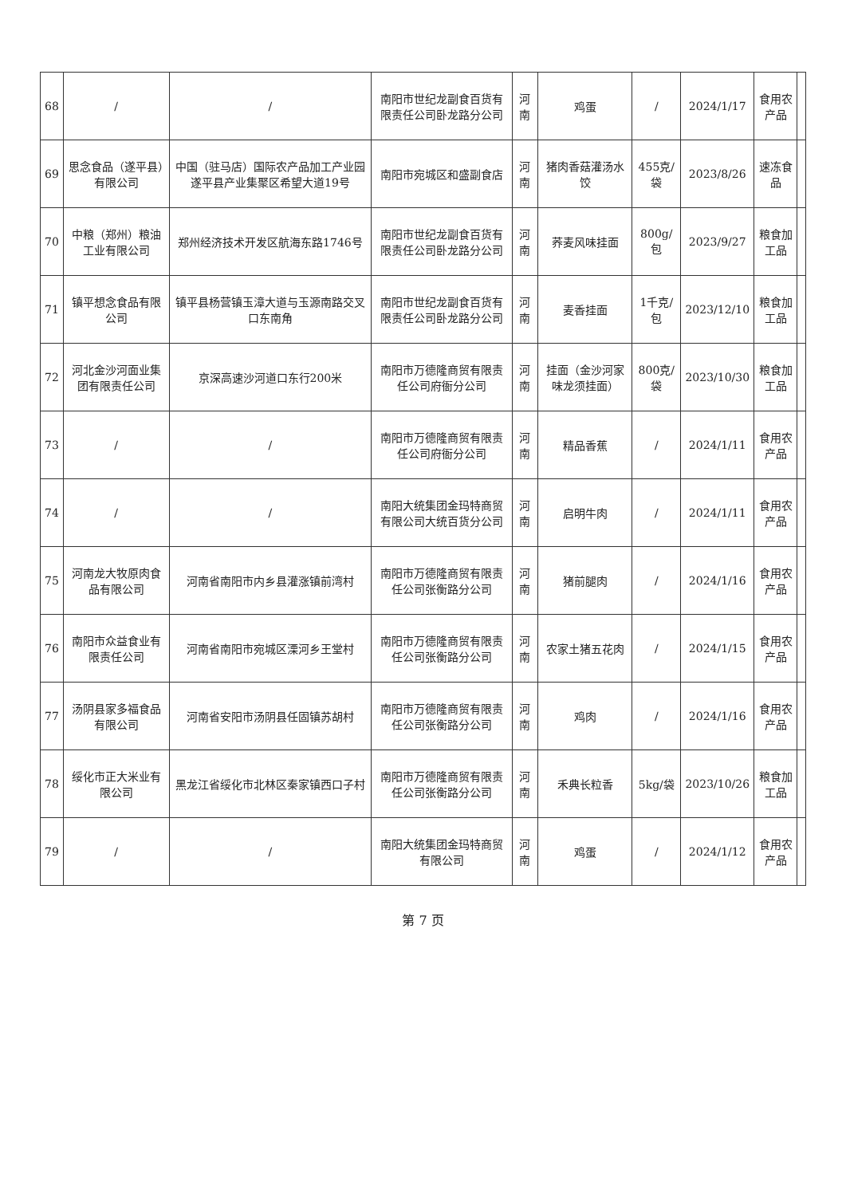| 68 | / | / | 南阳市世纪龙副食百货有限责任公司卧龙路分公司 | 河南 | 鸡蛋 | / | 2024/1/17 | 食用农产品 | |
| 69 | 思念食品（遂平县）有限公司 | 中国（驻马店）国际农产品加工产业园遂平县产业集聚区希望大道19号 | 南阳市宛城区和盛副食店 | 河南 | 猪肉香菇灌汤水饺 | 455克/袋 | 2023/8/26 | 速冻食品 | |
| 70 | 中粮（郑州）粮油工业有限公司 | 郑州经济技术开发区航海东路1746号 | 南阳市世纪龙副食百货有限责任公司卧龙路分公司 | 河南 | 荞麦风味挂面 | 800g/包 | 2023/9/27 | 粮食加工品 | |
| 71 | 镇平想念食品有限公司 | 镇平县杨营镇玉漳大道与玉源南路交叉口东南角 | 南阳市世纪龙副食百货有限责任公司卧龙路分公司 | 河南 | 麦香挂面 | 1千克/包 | 2023/12/10 | 粮食加工品 | |
| 72 | 河北金沙河面业集团有限责任公司 | 京深高速沙河道口东行200米 | 南阳市万德隆商贸有限责任公司府衙分公司 | 河南 | 挂面（金沙河家味龙须挂面） | 800克/袋 | 2023/10/30 | 粮食加工品 | |
| 73 | / | / | 南阳市万德隆商贸有限责任公司府衙分公司 | 河南 | 精品香蕉 | / | 2024/1/11 | 食用农产品 | |
| 74 | / | / | 南阳大统集团金玛特商贸有限公司大统百货分公司 | 河南 | 启明牛肉 | / | 2024/1/11 | 食用农产品 | |
| 75 | 河南龙大牧原肉食品有限公司 | 河南省南阳市内乡县灌涨镇前湾村 | 南阳市万德隆商贸有限责任公司张衡路分公司 | 河南 | 猪前腿肉 | / | 2024/1/16 | 食用农产品 | |
| 76 | 南阳市众益食业有限责任公司 | 河南省南阳市宛城区溧河乡王堂村 | 南阳市万德隆商贸有限责任公司张衡路分公司 | 河南 | 农家土猪五花肉 | / | 2024/1/15 | 食用农产品 | |
| 77 | 汤阴县家多福食品有限公司 | 河南省安阳市汤阴县任固镇苏胡村 | 南阳市万德隆商贸有限责任公司张衡路分公司 | 河南 | 鸡肉 | / | 2024/1/16 | 食用农产品 | |
| 78 | 绥化市正大米业有限公司 | 黑龙江省绥化市北林区秦家镇西口子村 | 南阳市万德隆商贸有限责任公司张衡路分公司 | 河南 | 禾典长粒香 | 5kg/袋 | 2023/10/26 | 粮食加工品 | |
| 79 | / | / | 南阳大统集团金玛特商贸有限公司 | 河南 | 鸡蛋 | / | 2024/1/12 | 食用农产品 | |
第 7 页